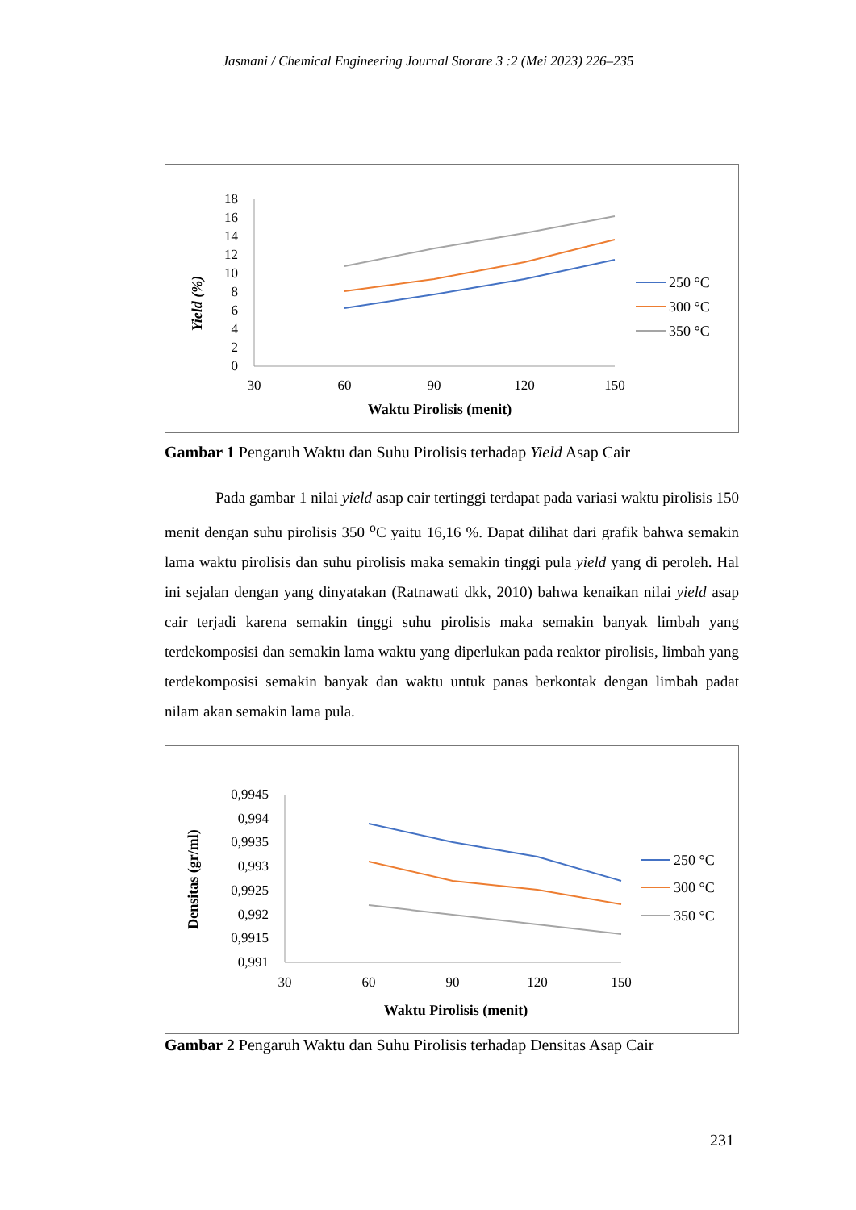Jasmani / Chemical Engineering Journal Storare 3 :2 (Mei 2023) 226–235
18
16
14
12
10
8
6
4
2
0
30
60
90
120
150
Waktu Pirolisis (menit)
Yield (%)
250 °C
300 °C
350 °C
Gambar 1 Pengaruh Waktu dan Suhu Pirolisis terhadap Yield Asap Cair
Pada gambar 1 nilai yield asap cair tertinggi terdapat pada variasi waktu pirolisis 150 menit dengan suhu pirolisis 350 <sup>o</sup>C yaitu 16,16 %. Dapat dilihat dari grafik bahwa semakin lama waktu pirolisis dan suhu pirolisis maka semakin tinggi pula yield yang di peroleh. Hal ini sejalan dengan yang dinyatakan (Ratnawati dkk, 2010) bahwa kenaikan nilai yield asap cair terjadi karena semakin tinggi suhu pirolisis maka semakin banyak limbah yang terdekomposisi dan semakin lama waktu yang diperlukan pada reaktor pirolisis, limbah yang terdekomposisi semakin banyak dan waktu untuk panas berkontak dengan limbah padat nilam akan semakin lama pula.
0,9945
0,994
0,9935
0,993
0,9925
0,992
0,9915
0,991
30
60
90
120
150
Waktu Pirolisis (menit)
Densitas (gr/ml)
250 °C
300 °C
350 °C
Gambar 2 Pengaruh Waktu dan Suhu Pirolisis terhadap Densitas Asap Cair
231